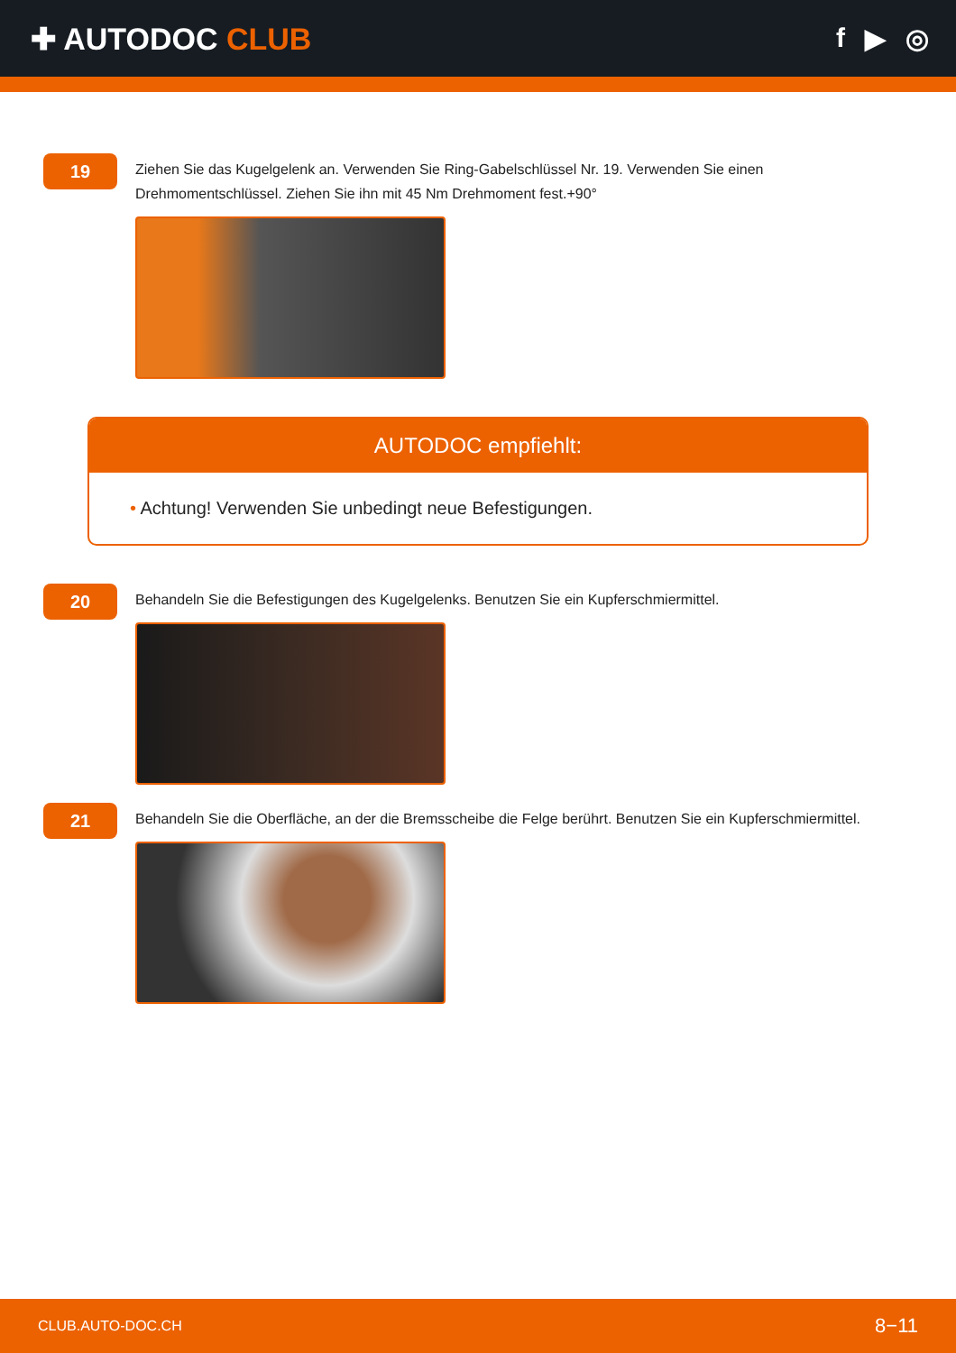✚ AUTODOC CLUB f ▶ ◎
19
Ziehen Sie das Kugelgelenk an. Verwenden Sie Ring-Gabelschlüssel Nr. 19. Verwenden Sie einen Drehmomentschlüssel. Ziehen Sie ihn mit 45 Nm Drehmoment fest.+90°
AUTODOC empfiehlt:
• Achtung! Verwenden Sie unbedingt neue Befestigungen.
20
Behandeln Sie die Befestigungen des Kugelgelenks. Benutzen Sie ein Kupferschmiermittel.
21
Behandeln Sie die Oberfläche, an der die Bremsscheibe die Felge berührt. Benutzen Sie ein Kupferschmiermittel.
CLUB.AUTO-DOC.CH 8−11